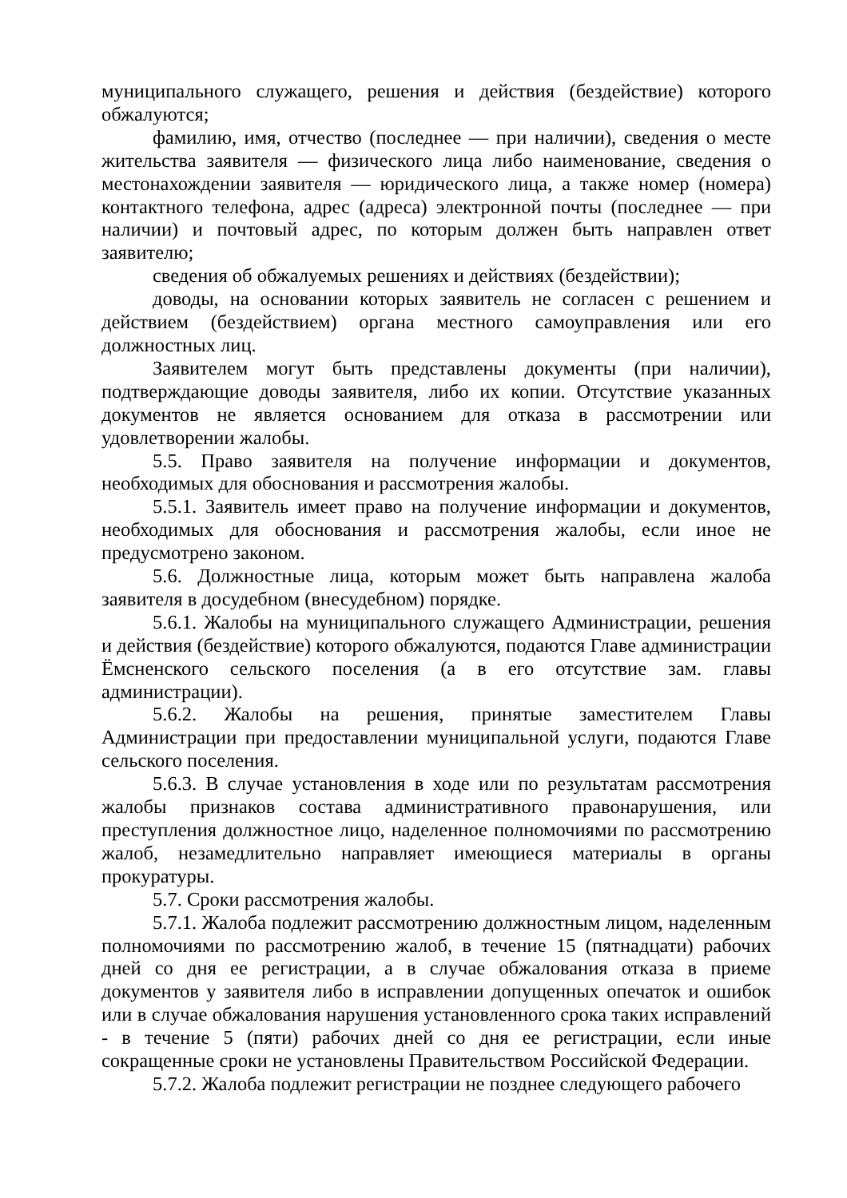муниципального служащего, решения и действия (бездействие) которого обжалуются;
фамилию, имя, отчество (последнее — при наличии), сведения о месте жительства заявителя — физического лица либо наименование, сведения о местонахождении заявителя — юридического лица, а также номер (номера) контактного телефона, адрес (адреса) электронной почты (последнее — при наличии) и почтовый адрес, по которым должен быть направлен ответ заявителю;
сведения об обжалуемых решениях и действиях (бездействии);
доводы, на основании которых заявитель не согласен с решением и действием (бездействием) органа местного самоуправления или его должностных лиц.
Заявителем могут быть представлены документы (при наличии), подтверждающие доводы заявителя, либо их копии. Отсутствие указанных документов не является основанием для отказа в рассмотрении или удовлетворении жалобы.
5.5. Право заявителя на получение информации и документов, необходимых для обоснования и рассмотрения жалобы.
5.5.1. Заявитель имеет право на получение информации и документов, необходимых для обоснования и рассмотрения жалобы, если иное не предусмотрено законом.
5.6. Должностные лица, которым может быть направлена жалоба заявителя в досудебном (внесудебном) порядке.
5.6.1. Жалобы на муниципального служащего Администрации, решения и действия (бездействие) которого обжалуются, подаются Главе администрации Ёмсненского сельского поселения (а в его отсутствие зам. главы администрации).
5.6.2. Жалобы на решения, принятые заместителем Главы Администрации при предоставлении муниципальной услуги, подаются Главе сельского поселения.
5.6.3. В случае установления в ходе или по результатам рассмотрения жалобы признаков состава административного правонарушения, или преступления должностное лицо, наделенное полномочиями по рассмотрению жалоб, незамедлительно направляет имеющиеся материалы в органы прокуратуры.
5.7. Сроки рассмотрения жалобы.
5.7.1. Жалоба подлежит рассмотрению должностным лицом, наделенным полномочиями по рассмотрению жалоб, в течение 15 (пятнадцати) рабочих дней со дня ее регистрации, а в случае обжалования отказа в приеме документов у заявителя либо в исправлении допущенных опечаток и ошибок или в случае обжалования нарушения установленного срока таких исправлений - в течение 5 (пяти) рабочих дней со дня ее регистрации, если иные сокращенные сроки не установлены Правительством Российской Федерации.
5.7.2. Жалоба подлежит регистрации не позднее следующего рабочего